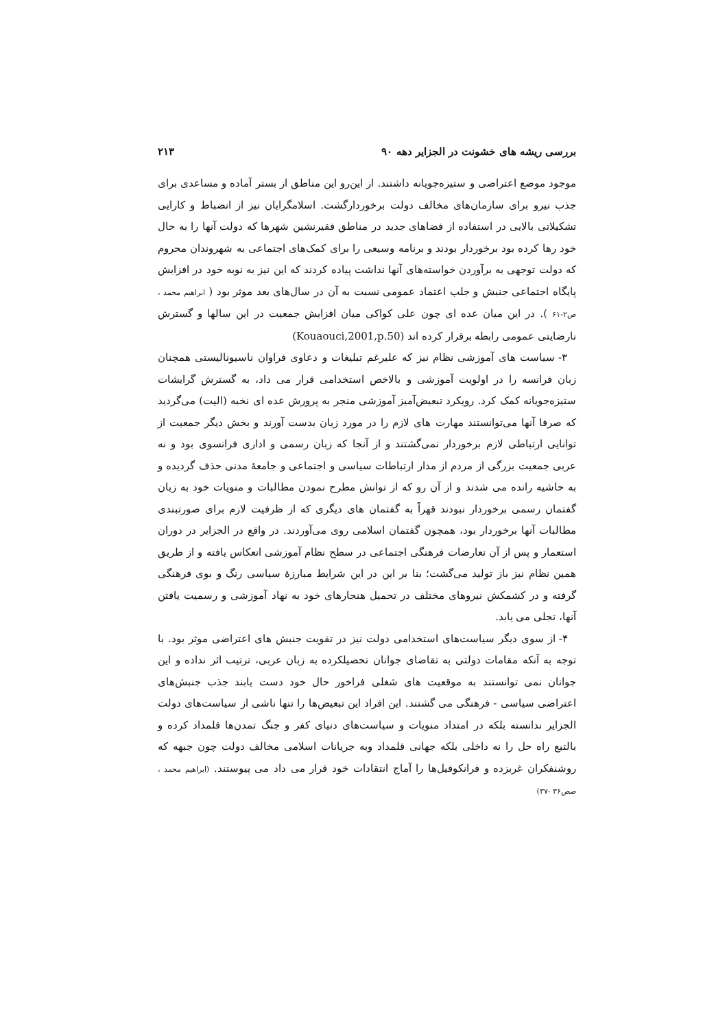بررسی ریشه های خشونت در الجزایر دهه ۹۰ ۲۱۳
موجود موضع اعتراضی و ستیزه‌جویانه داشتند. از این‌رو این مناطق از بستر آماده و مساعدی برای جذب نیرو برای سازمان‌های مخالف دولت برخوردارگشت. اسلامگرایان نیز از انضباط و کارایی تشکیلاتی بالایی در استفاده از فضاهای جدید در مناطق فقیرنشین شهرها که دولت آنها را به حال خود رها کرده بود برخوردار بودند و برنامه وسیعی را برای کمک‌های اجتماعی به شهروندان محروم که دولت توجهی به برآوردن خواسته‌های آنها نداشت پیاده کردند که این نیز به نوبه خود در افزایش پایگاه اجتماعی جنبش و جلب اعتماد عمومی نسبت به آن در سال‌های بعد موثر بود ( ابراهیم محمد ، ص۲-۶۱ ). در این میان عده ای چون علی کواکی میان افزایش جمعیت در این سالها و گسترش نارضایتی عمومی رابطه برقرار کرده اند (Kouaouci,2001,p.50)
۳- سیاست های آموزشی نظام نیز که علیرغم تبلیغات و دعاوی فراوان ناسیونالیستی همچنان زبان فرانسه را در اولویت آموزشی و بالاخص استخدامی قرار می داد، به گسترش گرایشات ستیزه‌جویانه کمک کرد. رویکرد تبعیض‌آمیز آموزشی منجر به پرورش عده ای نخبه (الیت) می‌گردید که صرفا آنها می‌توانستند مهارت های لازم را در مورد زبان بدست آورند و بخش دیگر جمعیت از توانایی ارتباطی لازم برخوردار نمی‌گشتند و از آنجا که زبان رسمی و اداری فرانسوی بود و نه عربی جمعیت بزرگی از مردم از مدار ارتباطات سیاسی و اجتماعی و جامعهٔ مدنی حذف گردیده و به حاشیه رانده می شدند و از آن رو که از توانش مطرح نمودن مطالبات و منویات خود به زبان گفتمان رسمی برخوردار نبودند قهراً به گفتمان های دیگری که از ظرفیت لازم برای صورتبندی مطالبات آنها برخوردار بود، همچون گفتمان اسلامی روی می‌آوردند. در واقع در الجزایر در دوران استعمار و پس از آن تعارضات فرهنگی اجتماعی در سطح نظام آموزشی انعکاس یافته و از طریق همین نظام نیز باز تولید می‌گشت؛ بنا بر این در این شرایط مبارزهٔ سیاسی رنگ و بوی فرهنگی گرفته و در کشمکش نیروهای مختلف در تحمیل هنجارهای خود به نهاد آموزشی و رسمیت یافتن آنها، تجلی می یابد.
۴- از سوی دیگر سیاست‌های استخدامی دولت نیز در تقویت جنبش های اعتراضی موثر بود. با توجه به آنکه مقامات دولتی به تقاضای جوانان تحصیلکرده به زبان عربی، ترتیب اثر نداده و این جوانان نمی توانستند به موقعیت های شغلی فراخور حال خود دست یابند جذب جنبش‌های اعتراضی سیاسی - فرهنگی می گشتند. این افراد این تبعیض‌ها را تنها ناشی از سیاست‌های دولت الجزایر ندانسته بلکه در امتداد منویات و سیاست‌های دنیای کفر و جنگ تمدن‌ها قلمداد کرده و بالتبع راه حل را نه داخلی بلکه جهانی قلمداد وبه جریانات اسلامی مخالف دولت چون جبهه که روشنفکران غربزده و فرانکوفیل‌ها را آماج انتقادات خود قرار می داد می پیوستند. (ابراهیم محمد ، صص۳۶ -۳۷)